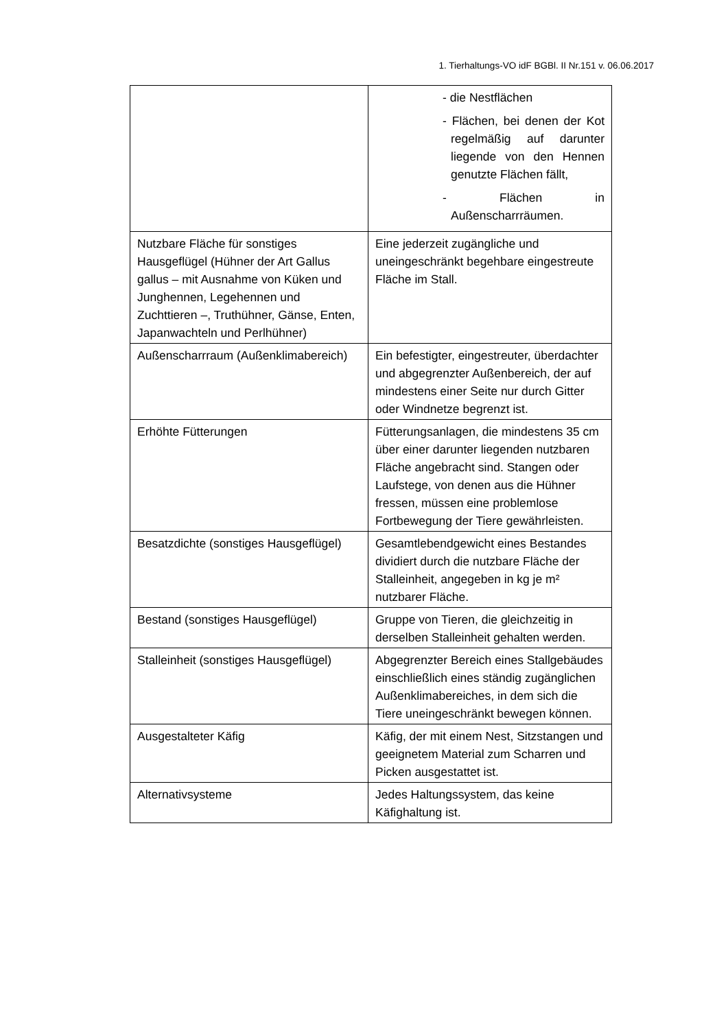1. Tierhaltungs-VO idF BGBl. II Nr.151 v. 06.06.2017
| | - die Nestflächen - Flächen, bei denen der Kot regelmäßig auf darunter liegende von den Hennen genutzte Flächen fällt, - Flächen in Außenscharrräumen. |
| Nutzbare Fläche für sonstiges Hausgeflügel (Hühner der Art Gallus gallus – mit Ausnahme von Küken und Junghennen, Legehennen und Zuchttieren –, Truthühner, Gänse, Enten, Japanwachteln und Perlhühner) | Eine jederzeit zugängliche und uneingeschränkt begehbare eingestreute Fläche im Stall. |
| Außenscharrraum (Außenklimabereich) | Ein befestigter, eingestreuter, überdachter und abgegrenzter Außenbereich, der auf mindestens einer Seite nur durch Gitter oder Windnetze begrenzt ist. |
| Erhöhte Fütterungen | Fütterungsanlagen, die mindestens 35 cm über einer darunter liegenden nutzbaren Fläche angebracht sind. Stangen oder Laufstege, von denen aus die Hühner fressen, müssen eine problemlose Fortbewegung der Tiere gewährleisten. |
| Besatzdichte (sonstiges Hausgeflügel) | Gesamtlebendgewicht eines Bestandes dividiert durch die nutzbare Fläche der Stalleinheit, angegeben in kg je m² nutzbarer Fläche. |
| Bestand (sonstiges Hausgeflügel) | Gruppe von Tieren, die gleichzeitig in derselben Stalleinheit gehalten werden. |
| Stalleinheit (sonstiges Hausgeflügel) | Abgegrenzter Bereich eines Stallgebäudes einschließlich eines ständig zugänglichen Außenklimabereiches, in dem sich die Tiere uneingeschränkt bewegen können. |
| Ausgestalteter Käfig | Käfig, der mit einem Nest, Sitzstangen und geeignetem Material zum Scharren und Picken ausgestattet ist. |
| Alternativsysteme | Jedes Haltungssystem, das keine Käfighaltung ist. |